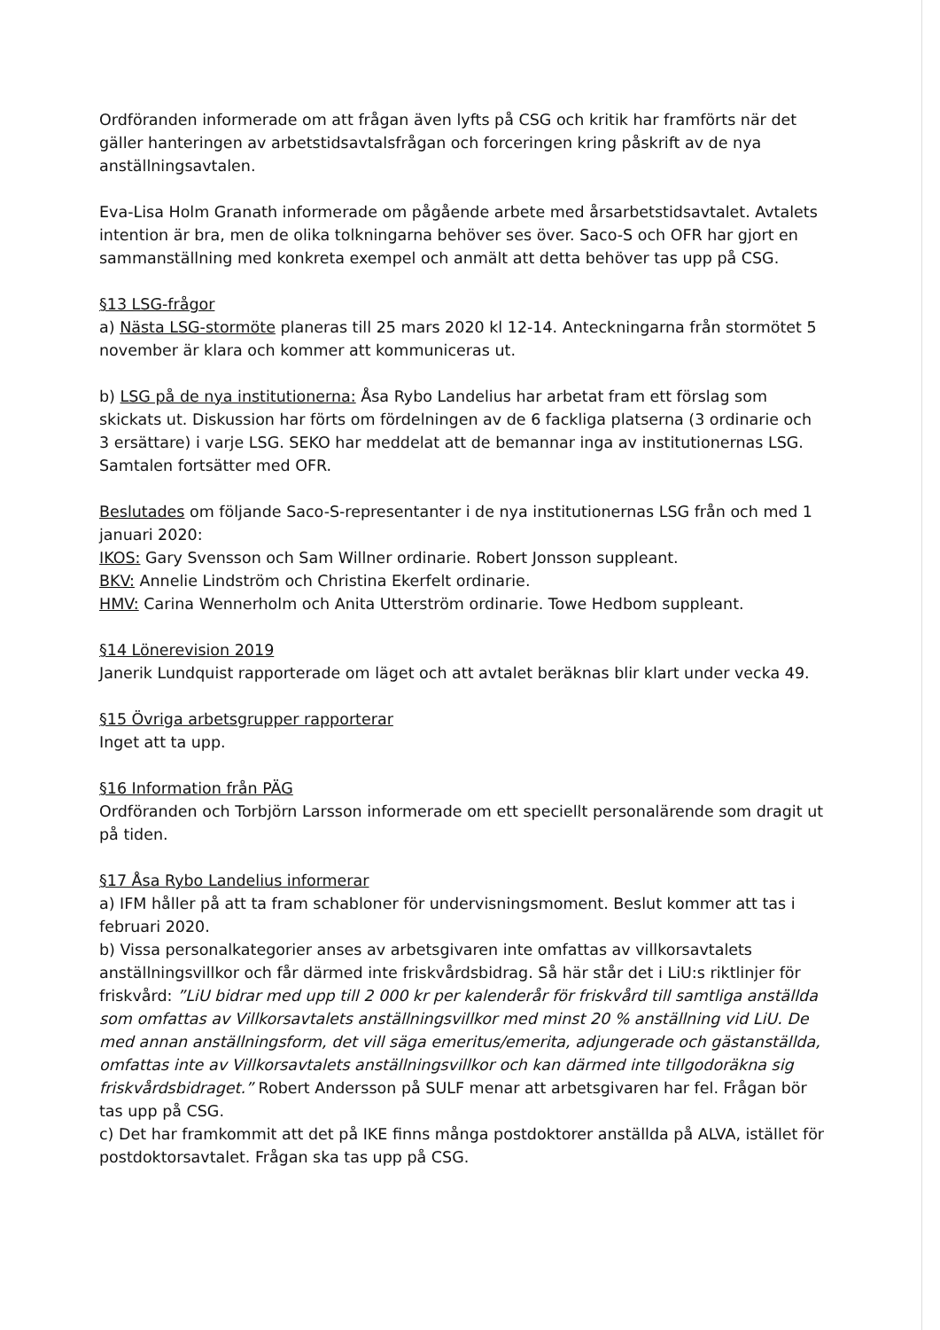Ordföranden informerade om att frågan även lyfts på CSG och kritik har framförts när det gäller hanteringen av arbetstidsavtalsfrågan och forceringen kring påskrift av de nya anställningsavtalen.
Eva-Lisa Holm Granath informerade om pågående arbete med årsarbetstidsavtalet. Avtalets intention är bra, men de olika tolkningarna behöver ses över. Saco-S och OFR har gjort en sammanställning med konkreta exempel och anmält att detta behöver tas upp på CSG.
§13 LSG-frågor
a) Nästa LSG-stormöte planeras till 25 mars 2020 kl 12-14. Anteckningarna från stormötet 5 november är klara och kommer att kommuniceras ut.
b) LSG på de nya institutionerna: Åsa Rybo Landelius har arbetat fram ett förslag som skickats ut. Diskussion har förts om fördelningen av de 6 fackliga platserna (3 ordinarie och 3 ersättare) i varje LSG. SEKO har meddelat att de bemannar inga av institutionernas LSG. Samtalen fortsätter med OFR.
Beslutades om följande Saco-S-representanter i de nya institutionernas LSG från och med 1 januari 2020:
IKOS: Gary Svensson och Sam Willner ordinarie. Robert Jonsson suppleant.
BKV: Annelie Lindström och Christina Ekerfelt ordinarie.
HMV: Carina Wennerholm och Anita Utterström ordinarie. Towe Hedbom suppleant.
§14 Lönerevision 2019
Janerik Lundquist rapporterade om läget och att avtalet beräknas blir klart under vecka 49.
§15 Övriga arbetsgrupper rapporterar
Inget att ta upp.
§16 Information från PÄG
Ordföranden och Torbjörn Larsson informerade om ett speciellt personalärende som dragit ut på tiden.
§17 Åsa Rybo Landelius informerar
a) IFM håller på att ta fram schabloner för undervisningsmoment. Beslut kommer att tas i februari 2020.
b) Vissa personalkategorier anses av arbetsgivaren inte omfattas av villkorsavtalets anställningsvillkor och får därmed inte friskvårdsbidrag. Så här står det i LiU:s riktlinjer för friskvård: ”LiU bidrar med upp till 2 000 kr per kalenderår för friskvård till samtliga anställda som omfattas av Villkorsavtalets anställningsvillkor med minst 20 % anställning vid LiU. De med annan anställningsform, det vill säga emeritus/emerita, adjungerade och gästanställda, omfattas inte av Villkorsavtalets anställningsvillkor och kan därmed inte tillgodoräkna sig friskvårdsbidraget.” Robert Andersson på SULF menar att arbetsgivaren har fel. Frågan bör tas upp på CSG.
c) Det har framkommit att det på IKE finns många postdoktorer anställda på ALVA, istället för postdoktorsavtalet. Frågan ska tas upp på CSG.